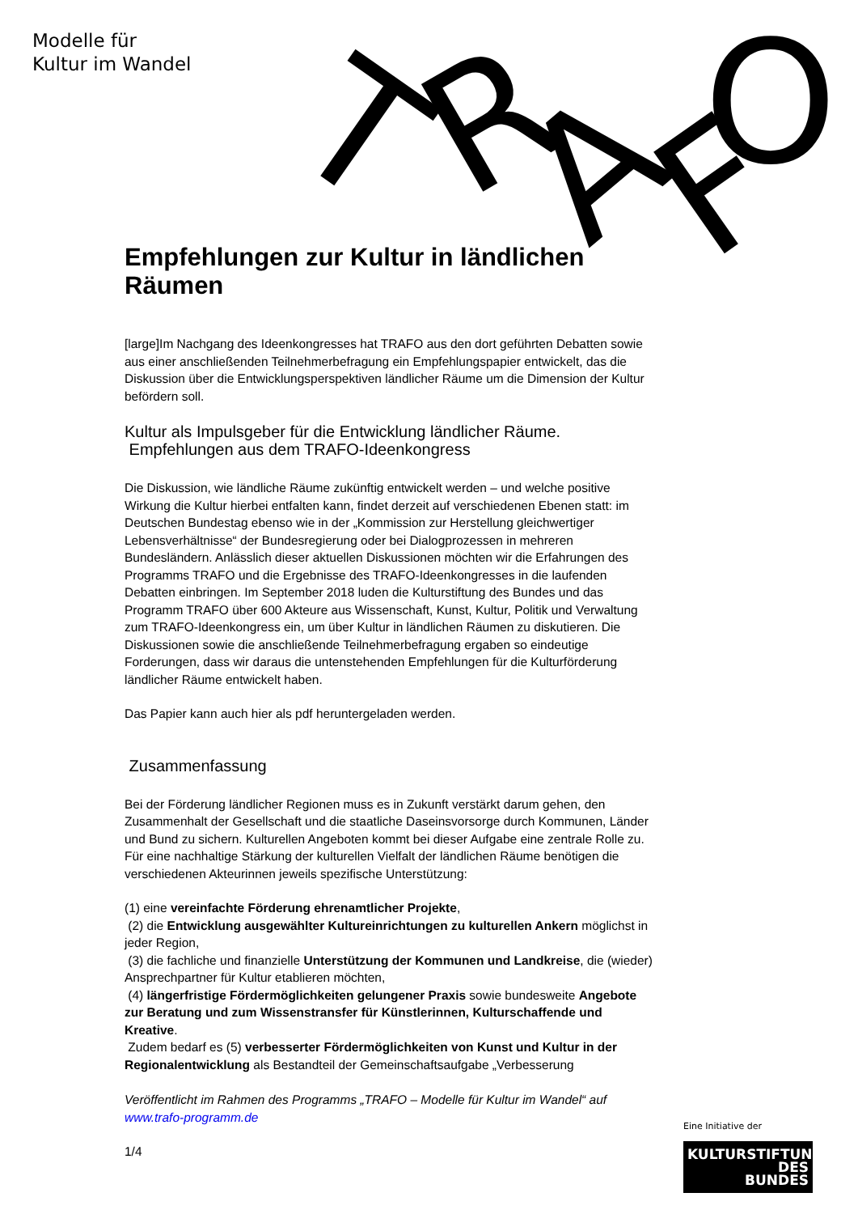Modelle für
Kultur im Wandel
T
R
A
F
O
Empfehlungen zur Kultur in ländlichen Räumen
[large]Im Nachgang des Ideenkongresses hat TRAFO aus den dort geführten Debatten sowie aus einer anschließenden Teilnehmerbefragung ein Empfehlungspapier entwickelt, das die Diskussion über die Entwicklungsperspektiven ländlicher Räume um die Dimension der Kultur befördern soll.
Kultur als Impulsgeber für die Entwicklung ländlicher Räume.
Empfehlungen aus dem TRAFO-Ideenkongress
Die Diskussion, wie ländliche Räume zukünftig entwickelt werden – und welche positive Wirkung die Kultur hierbei entfalten kann, findet derzeit auf verschiedenen Ebenen statt: im Deutschen Bundestag ebenso wie in der „Kommission zur Herstellung gleichwertiger Lebensverhältnisse“ der Bundesregierung oder bei Dialogprozessen in mehreren Bundesländern. Anlässlich dieser aktuellen Diskussionen möchten wir die Erfahrungen des Programms TRAFO und die Ergebnisse des TRAFO-Ideenkongresses in die laufenden Debatten einbringen. Im September 2018 luden die Kulturstiftung des Bundes und das Programm TRAFO über 600 Akteure aus Wissenschaft, Kunst, Kultur, Politik und Verwaltung zum TRAFO-Ideenkongress ein, um über Kultur in ländlichen Räumen zu diskutieren. Die Diskussionen sowie die anschließende Teilnehmerbefragung ergaben so eindeutige Forderungen, dass wir daraus die untenstehenden Empfehlungen für die Kulturförderung ländlicher Räume entwickelt haben.
Das Papier kann auch hier als pdf heruntergeladen werden.
Zusammenfassung
Bei der Förderung ländlicher Regionen muss es in Zukunft verstärkt darum gehen, den Zusammenhalt der Gesellschaft und die staatliche Daseinsvorsorge durch Kommunen, Länder und Bund zu sichern. Kulturellen Angeboten kommt bei dieser Aufgabe eine zentrale Rolle zu. Für eine nachhaltige Stärkung der kulturellen Vielfalt der ländlichen Räume benötigen die verschiedenen Akteurinnen jeweils spezifische Unterstützung:
(1) eine vereinfachte Förderung ehrenamtlicher Projekte,
(2) die Entwicklung ausgewählter Kultureinrichtungen zu kulturellen Ankern möglichst in jeder Region,
(3) die fachliche und finanzielle Unterstützung der Kommunen und Landkreise, die (wieder) Ansprechpartner für Kultur etablieren möchten,
(4) längerfristige Fördermöglichkeiten gelungener Praxis sowie bundesweite Angebote zur Beratung und zum Wissenstransfer für Künstlerinnen, Kulturschaffende und Kreative.
Zudem bedarf es (5) verbesserter Fördermöglichkeiten von Kunst und Kultur in der Regionalentwicklung als Bestandteil der Gemeinschaftsaufgabe „Verbesserung
Veröffentlicht im Rahmen des Programms „TRAFO – Modelle für Kultur im Wandel“ auf www.trafo-programm.de
1/4
Eine Initiative der
KULTURSTIFTUNG
DES
BUNDES